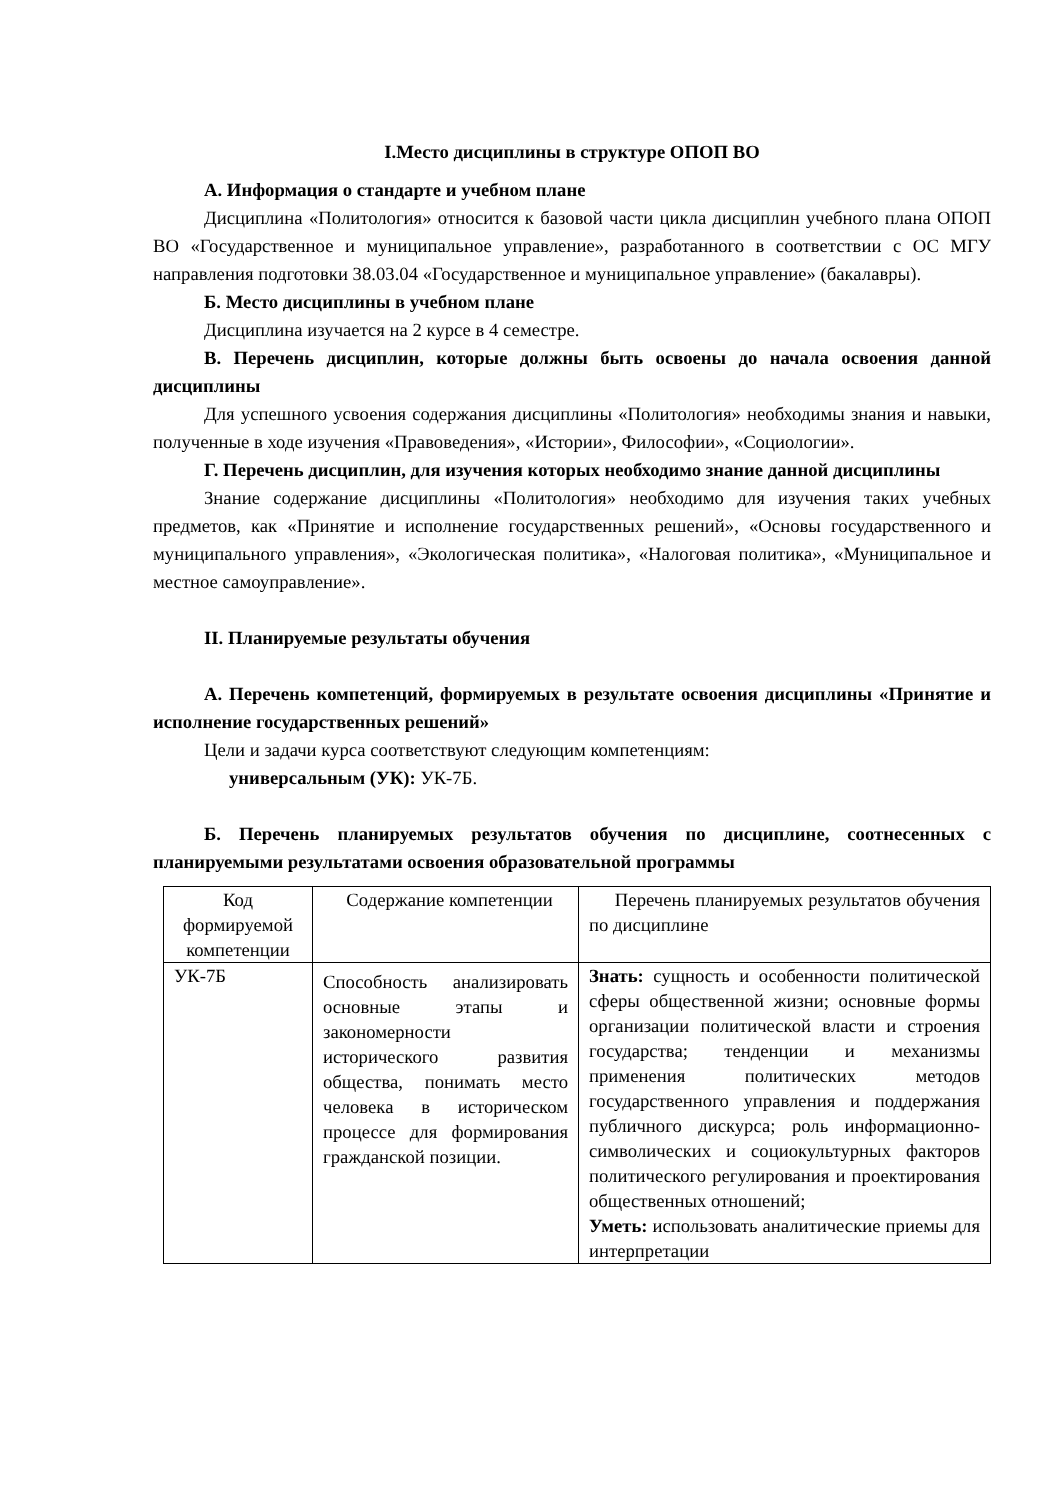I.Место дисциплины в структуре ОПОП ВО
А. Информация о стандарте и учебном плане
Дисциплина «Политология» относится к базовой части цикла дисциплин учебного плана ОПОП ВО «Государственное и муниципальное управление», разработанного в соответствии с ОС МГУ направления подготовки 38.03.04 «Государственное и муниципальное управление» (бакалавры).
Б. Место дисциплины в учебном плане
Дисциплина изучается на 2 курсе в 4 семестре.
В. Перечень дисциплин, которые должны быть освоены до начала освоения данной дисциплины
Для успешного усвоения содержания дисциплины «Политология» необходимы знания и навыки, полученные в ходе изучения «Правоведения», «Истории», Философии», «Социологии».
Г. Перечень дисциплин, для изучения которых необходимо знание данной дисциплины
Знание содержание дисциплины «Политология» необходимо для изучения таких учебных предметов, как «Принятие и исполнение государственных решений», «Основы государственного и муниципального управления», «Экологическая политика», «Налоговая политика», «Муниципальное и местное самоуправление».
II. Планируемые результаты обучения
А. Перечень компетенций, формируемых в результате освоения дисциплины «Принятие и исполнение государственных решений»
Цели и задачи курса соответствуют следующим компетенциям:
универсальным (УК): УК-7Б.
Б. Перечень планируемых результатов обучения по дисциплине, соотнесенных с планируемыми результатами освоения образовательной программы
| Код формируемой компетенции | Содержание компетенции | Перечень планируемых результатов обучения по дисциплине |
| УК-7Б | Способность анализировать основные этапы и закономерности исторического развития общества, понимать место человека в историческом процессе для формирования гражданской позиции. | Знать: сущность и особенности политической сферы общественной жизни; основные формы организации политической власти и строения государства; тенденции и механизмы применения политических методов государственного управления и поддержания публичного дискурса; роль информационно-символических и социокультурных факторов политического регулирования и проектирования общественных отношений; Уметь: использовать аналитические приемы для интерпретации |